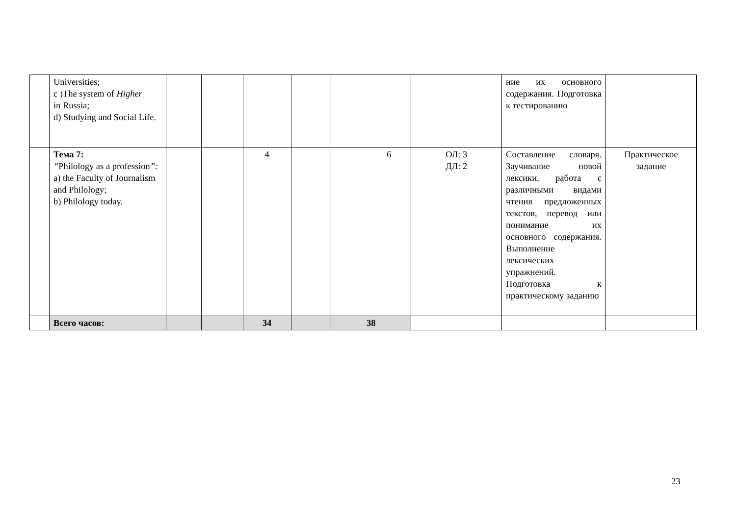| | Universities; c )The system of Higher in Russia; d) Studying and Social Life. | | | | | | | ние их основного содержания. Подготовка к тестированию | |
| | Тема 7: “ Philology as a profession ”: a) the Faculty of Journalism and Philology; b) Philology today. | | | 4 | | 6 | ОЛ: 3 ДЛ: 2 | Составление словаря. Заучивание новой лексики, работа с различными видами чтения предложенных текстов, перевод или понимание их основного содержания. Выполнение лексических упражнений. Подготовка к практическому заданию | Практическое задание |
| | Всего часов: | | | 34 | | 38 | | | |
23